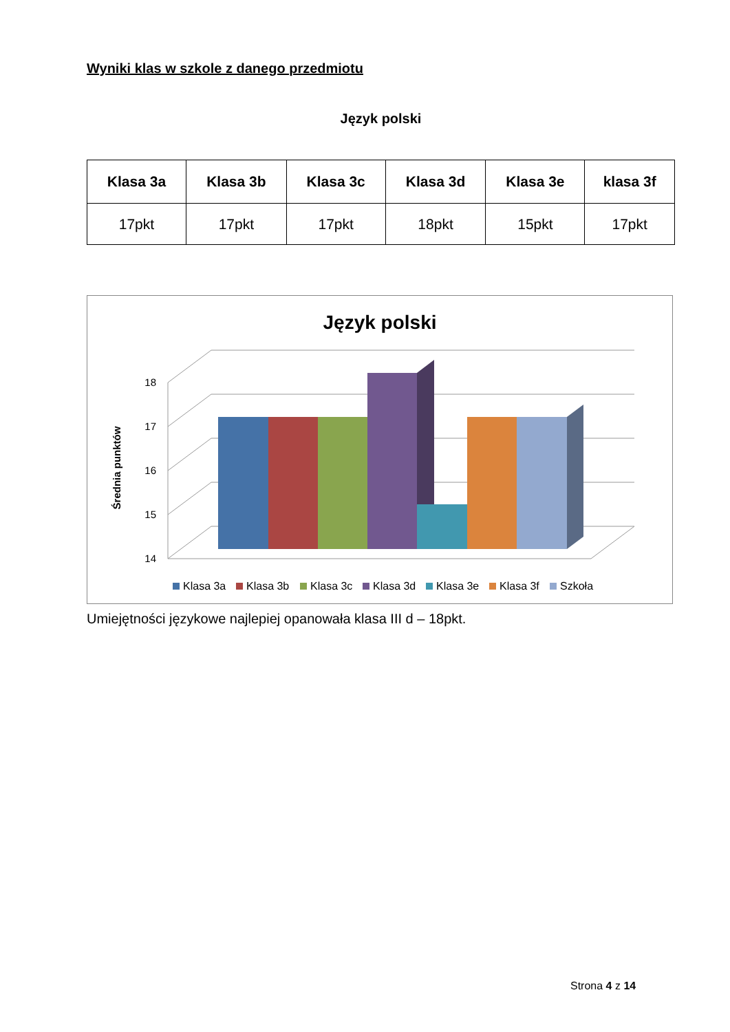Wyniki klas w szkole z danego przedmiotu
Język polski
| Klasa 3a | Klasa 3b | Klasa 3c | Klasa 3d | Klasa 3e | klasa 3f |
| --- | --- | --- | --- | --- | --- |
| 17pkt | 17pkt | 17pkt | 18pkt | 15pkt | 17pkt |
Język polski
18
17
16
15
14
Średnia punktów
Klasa 3a
Klasa 3b
Klasa 3c
Klasa 3d
Klasa 3e
Klasa 3f
Szkoła
Umiejętności językowe najlepiej opanowała klasa III d – 18pkt.
Strona 4 z 14